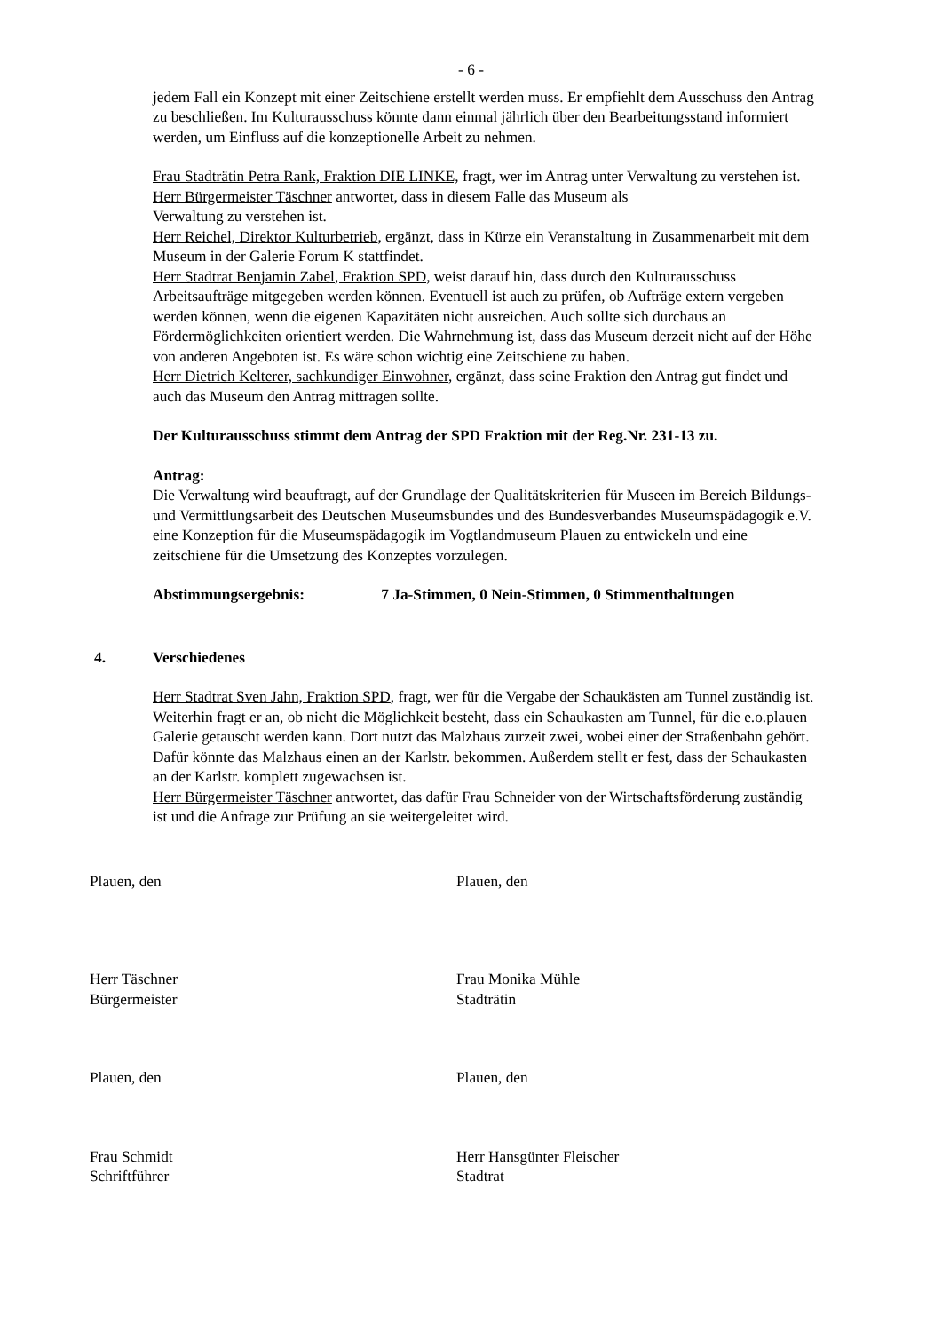- 6 -
jedem Fall ein Konzept mit einer Zeitschiene erstellt werden muss. Er empfiehlt dem Ausschuss den Antrag zu beschließen. Im Kulturausschuss könnte dann einmal jährlich über den Bearbeitungsstand informiert werden, um Einfluss auf die konzeptionelle Arbeit zu nehmen.
Frau Stadträtin Petra Rank, Fraktion DIE LINKE, fragt, wer im Antrag unter Verwaltung zu verstehen ist.
Herr Bürgermeister Täschner antwortet, dass in diesem Falle das Museum als
Verwaltung zu verstehen ist.
Herr Reichel, Direktor Kulturbetrieb, ergänzt, dass in Kürze ein Veranstaltung in Zusammenarbeit mit dem Museum in der Galerie Forum K stattfindet.
Herr Stadtrat Benjamin Zabel, Fraktion SPD, weist darauf hin, dass durch den Kulturausschuss Arbeitsaufträge mitgegeben werden können. Eventuell ist auch zu prüfen, ob Aufträge extern vergeben werden können, wenn die eigenen Kapazitäten nicht ausreichen. Auch sollte sich durchaus an Fördermöglichkeiten orientiert werden. Die Wahrnehmung ist, dass das Museum derzeit nicht auf der Höhe von anderen Angeboten ist. Es wäre schon wichtig eine Zeitschiene zu haben.
Herr Dietrich Kelterer, sachkundiger Einwohner, ergänzt, dass seine Fraktion den Antrag gut findet und auch das Museum den Antrag mittragen sollte.
Der Kulturausschuss stimmt dem Antrag der SPD Fraktion mit der Reg.Nr. 231-13 zu.
Antrag:
Die Verwaltung wird beauftragt, auf der Grundlage der Qualitätskriterien für Museen im Bereich Bildungs- und Vermittlungsarbeit des Deutschen Museumsbundes und des Bundesverbandes Museumspädagogik e.V. eine Konzeption für die Museumspädagogik im Vogtlandmuseum Plauen zu entwickeln und eine zeitschiene für die Umsetzung des Konzeptes vorzulegen.
Abstimmungsergebnis: 7 Ja-Stimmen, 0 Nein-Stimmen, 0 Stimmenthaltungen
4. Verschiedenes
Herr Stadtrat Sven Jahn, Fraktion SPD, fragt, wer für die Vergabe der Schaukästen am Tunnel zuständig ist. Weiterhin fragt er an, ob nicht die Möglichkeit besteht, dass ein Schaukasten am Tunnel, für die e.o.plauen Galerie getauscht werden kann. Dort nutzt das Malzhaus zurzeit zwei, wobei einer der Straßenbahn gehört.
Dafür könnte das Malzhaus einen an der Karlstr. bekommen. Außerdem stellt er fest, dass der Schaukasten an der Karlstr. komplett zugewachsen ist.
Herr Bürgermeister Täschner antwortet, das dafür Frau Schneider von der Wirtschaftsförderung zuständig ist und die Anfrage zur Prüfung an sie weitergeleitet wird.
Plauen, den
Plauen, den
Herr Täschner
Bürgermeister
Frau Monika Mühle
Stadträtin
Plauen, den
Plauen, den
Frau Schmidt
Schriftführer
Herr Hansgünter Fleischer
Stadtrat